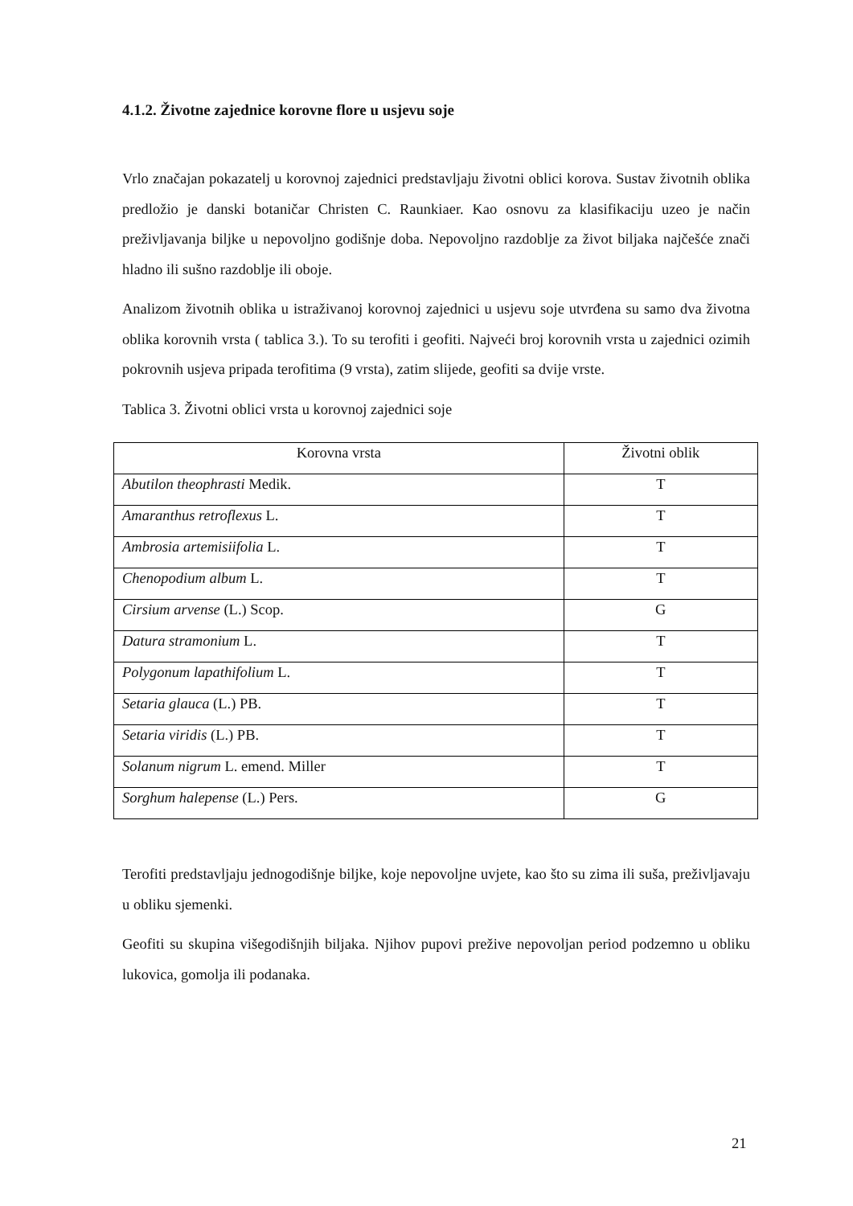4.1.2. Životne zajednice korovne flore u usjevu soje
Vrlo značajan pokazatelj u korovnoj zajednici predstavljaju životni oblici korova. Sustav životnih oblika predložio je danski botaničar Christen C. Raunkiaer. Kao osnovu za klasifikaciju uzeo je način preživljavanja biljke u nepovoljno godišnje doba. Nepovoljno razdoblje za život biljaka najčešće znači hladno ili sušno razdoblje ili oboje.
Analizom životnih oblika u istraživanoj korovnoj zajednici u usjevu soje utvrđena su samo dva životna oblika korovnih vrsta ( tablica 3.). To su terofiti i geofiti. Najveći broj korovnih vrsta u zajednici ozimih pokrovnih usjeva pripada terofitima (9 vrsta), zatim slijede, geofiti sa dvije vrste.
Tablica 3. Životni oblici vrsta u korovnoj zajednici soje
| Korovna vrsta | Životni oblik |
| --- | --- |
| Abutilon theophrasti Medik. | T |
| Amaranthus retroflexus L. | T |
| Ambrosia artemisiifolia L. | T |
| Chenopodium album L. | T |
| Cirsium arvense (L.) Scop. | G |
| Datura stramonium L. | T |
| Polygonum lapathifolium L. | T |
| Setaria glauca (L.) PB. | T |
| Setaria viridis (L.) PB. | T |
| Solanum nigrum L. emend. Miller | T |
| Sorghum halepense (L.) Pers. | G |
Terofiti predstavljaju jednogodišnje biljke, koje nepovoljne uvjete, kao što su zima ili suša, preživljavaju u obliku sjemenki.
Geofiti su skupina višegodišnjih biljaka. Njihov pupovi prežive nepovoljan period podzemno u obliku lukovica, gomolja ili podanaka.
21